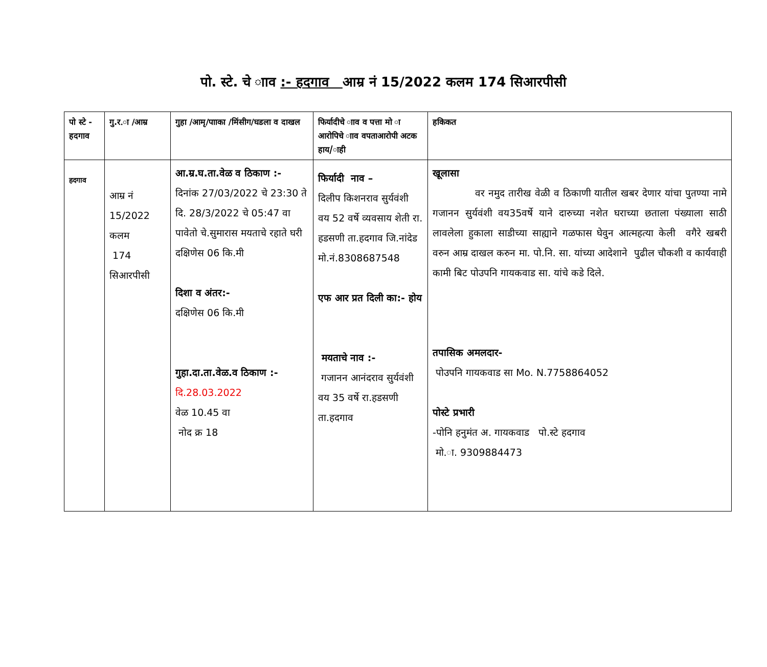पो. स्टे. चे ााव :- हदगाव आम्र नं 15/2022 कलम 174 सिआरपीसी
| पो स्टे - हदगाव | गु.र.ा /आम्र | गुहा /आमृ/पााका /मिंसीग/घडला व दाखल | फिर्यादीचे ााव व पत्ता मो ा आरोपिचे ााव वपताआरोपी अटक हाय/ाही | हकिकत |
| --- | --- | --- | --- | --- |
| हदगाव | आम्र नं 15/2022 कलम 174 सिआरपीसी | आ.म्र.घ.ता.वेळ व ठिकाण :- दिनांक 27/03/2022 चे 23:30 ते दि. 28/3/2022 चे 05:47 वा पावेतो चे.सुमारास मयताचे रहाते घरी दक्षिणेस 06 कि.मी दिशा व अंतर:- दक्षिणेस 06 कि.मी गुहा.दा.ता.वेळ.व ठिकाण :- दि.28.03.2022 वेळ 10.45 वा नोद क्र 18 | फिर्यादी नाव – दिलीप किशनराव सुर्यवंशी वय 52 वर्षे व्यवसाय शेती रा. हडसणी ता.हदगाव जि.नांदेड मो.नं.8308687548 एफ आर प्रत दिली का:- होय मयताचे नाव :- गजानन आनंदराव सुर्यवंशी वय 35 वर्षे रा.हडसणी ता.हदगाव | खूलासा वर नमुद तारीख वेळी व ठिकाणी यातील खबर देणार यांचा पुतण्या नामे गजानन सुर्यवंशी वय35वर्षे याने दारुच्या नशेत घराच्या छताला पंख्याला साठी लावलेला हुकाला साडीच्या साह्याने गळफास घेवुन आत्महत्या केली वगैरे खबरी वरुन आम्र दाखल करुन मा. पो.नि. सा. यांच्या आदेशाने पुढील चौकशी व कार्यवाही कामी बिट पोउपनि गायकवाड सा. यांचे कडे दिले. तपासिक अमलदार- पोउपनि गायकवाड सा Mo. N.7758864052 पोस्टे प्रभारी -पोनि हनुमंत अ. गायकवाड पो.स्टे हदगाव मो.ा. 9309884473 |